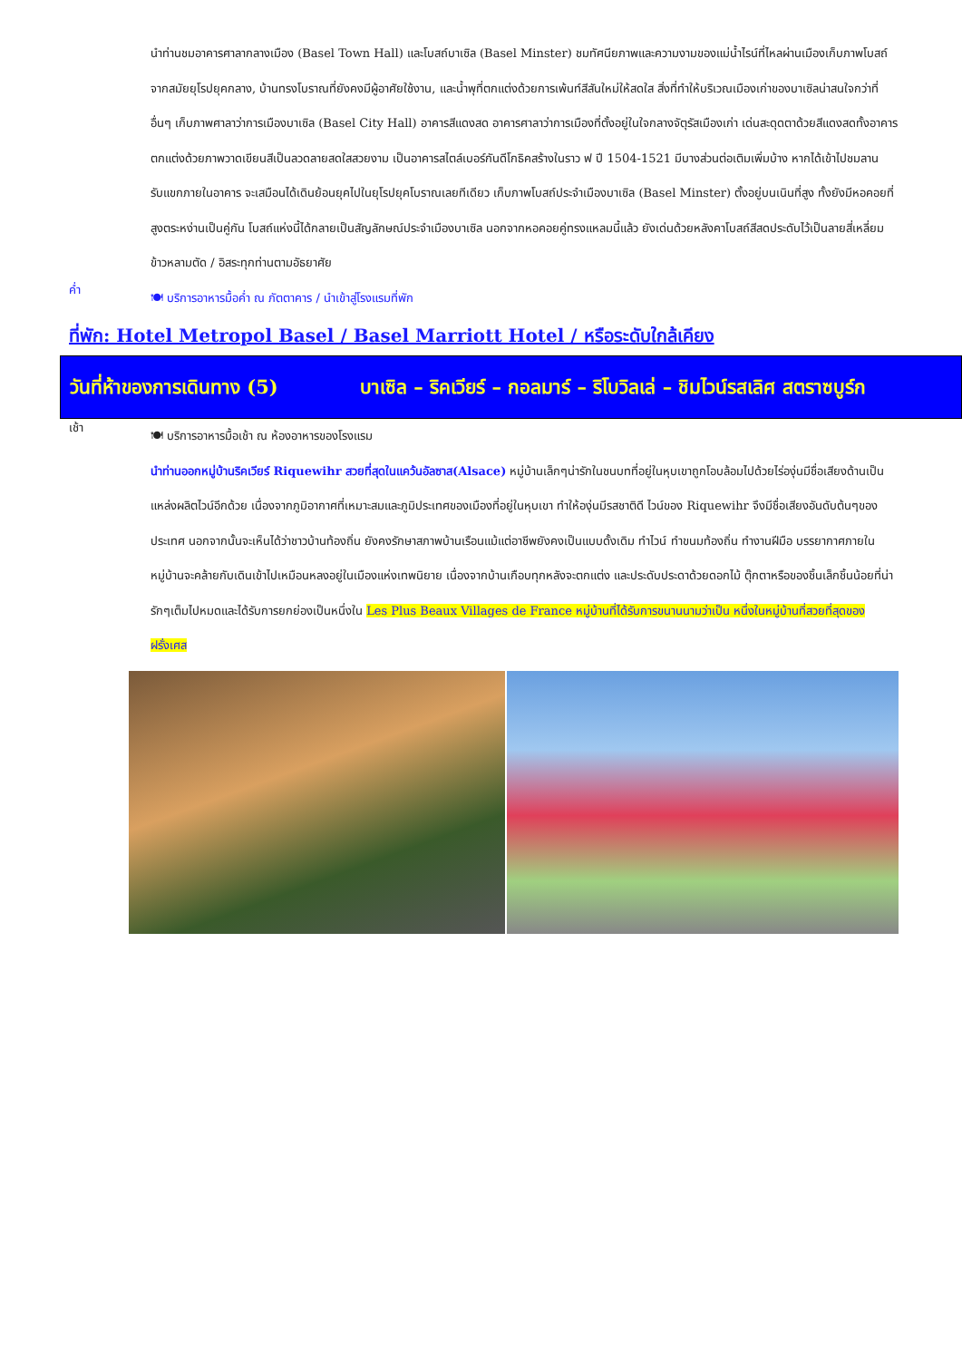นำท่านชมอาคารศาลากลางเมือง (Basel Town Hall) และโบสถ์บาเซิล (Basel Minster) ชมทัศนียภาพและความงามของแม่น้ำไรน์ที่ไหลผ่านเมืองเก็บภาพโบสถ์จากสมัยยุโรปยุคกลาง, บ้านทรงโบราณที่ยังคงมีผู้อาศัยใช้งาน, และน้ำพุที่ตกแต่งด้วยการเพ้นท์สีสันใหม่ให้สดใส สิ่งที่ทำให้บริเวณเมืองเก่าของบาเซิลน่าสนใจกว่าที่อื่นๆ เก็บภาพศาลาว่าการเมืองบาเซิล (Basel City Hall) อาคารสีแดงสด อาคารศาลาว่าการเมืองที่ตั้งอยู่ในใจกลางจัตุรัสเมืองเก่า เด่นสะดุดตาด้วยสีแดงสดทั้งอาคาร ตกแต่งด้วยภาพวาดเขียนสีเป็นลวดลายสดใสสวยงาม เป็นอาคารสไตล์เบอร์กันดีโกธิคสร้างในราว ฟ ปี 1504-1521 มีบางส่วนต่อเติมเพิ่มบ้าง หากได้เข้าไปชมลานรับแขกภายในอาคาร จะเสมือนได้เดินย้อนยุคไปในยุโรปยุคโบราณเลยทีเดียว เก็บภาพโบสถ์ประจำเมืองบาเซิล (Basel Minster) ตั้งอยู่บนเนินที่สูง ทั้งยังมีหอคอยที่สูงตระหง่านเป็นคู่กัน โบสถ์แห่งนี้ได้กลายเป็นสัญลักษณ์ประจำเมืองบาเซิล นอกจากหอคอยคู่ทรงแหลมนี้แล้ว ยังเด่นด้วยหลังคาโบสถ์สีสดประดับไว้เป็นลายสี่เหลี่ยมข้าวหลามตัด / อิสระทุกท่านตามอัธยาศัย
ค่ำ
🍽 บริการอาหารมื้อค่ำ ณ ภัตตาคาร / นำเข้าสู่โรงแรมที่พัก
ที่พัก: Hotel Metropol Basel / Basel Marriott Hotel / หรือระดับใกล้เคียง
| วันที่ห้าของการเดินทาง (5) | บาเซิล – ริคเวียร์ – กอลมาร์ – ริโบวิลเล่ – ชิมไวน์รสเลิศ สตราซบูร์ก |
เช้า
🍽 บริการอาหารมื้อเช้า ณ ห้องอาหารของโรงแรม
นำท่านออกหมู่บ้านริคเวียร์ Riquewihr สวยที่สุดในแคว้นอัลซาส(Alsace) หมู่บ้านเล็กๆน่ารักในชนบทที่อยู่ในหุบเขาถูกโอบล้อมไปด้วยไร่องุ่นมีชื่อเสียงด้านเป็นแหล่งผลิตไวน์อีกด้วย เนื่องจากภูมิอากาศที่เหมาะสมและภูมิประเทศของเมืองที่อยู่ในหุบเขา ทำให้องุ่นมีรสชาติดี ไวน์ของ Riquewihr จึงมีชื่อเสียงอันดับต้นๆของประเทศ นอกจากนั้นจะเห็นได้ว่าชาวบ้านท้องถิ่น ยังคงรักษาสภาพบ้านเรือนแม้แต่อาชีพยังคงเป็นแบบดั้งเดิม ทำไวน์ ทำขนมท้องถิ่น ทำงานฝีมือ บรรยากาศภายในหมู่บ้านจะคล้ายกับเดินเข้าไปเหมือนหลงอยู่ในเมืองแห่งเทพนิยาย เนื่องจากบ้านเกือบทุกหลังจะตกแต่ง และประดับประดาด้วยดอกไม้ ตุ๊กตาหรือของชิ้นเล็กชิ้นน้อยที่น่ารักๆเต็มไปหมดและได้รับการยกย่องเป็นหนึ่งใน Les Plus Beaux Villages de France หมู่บ้านที่ได้รับการขนานนามว่าเป็น หนึ่งในหมู่บ้านที่สวยที่สุดของฝรั่งเศส